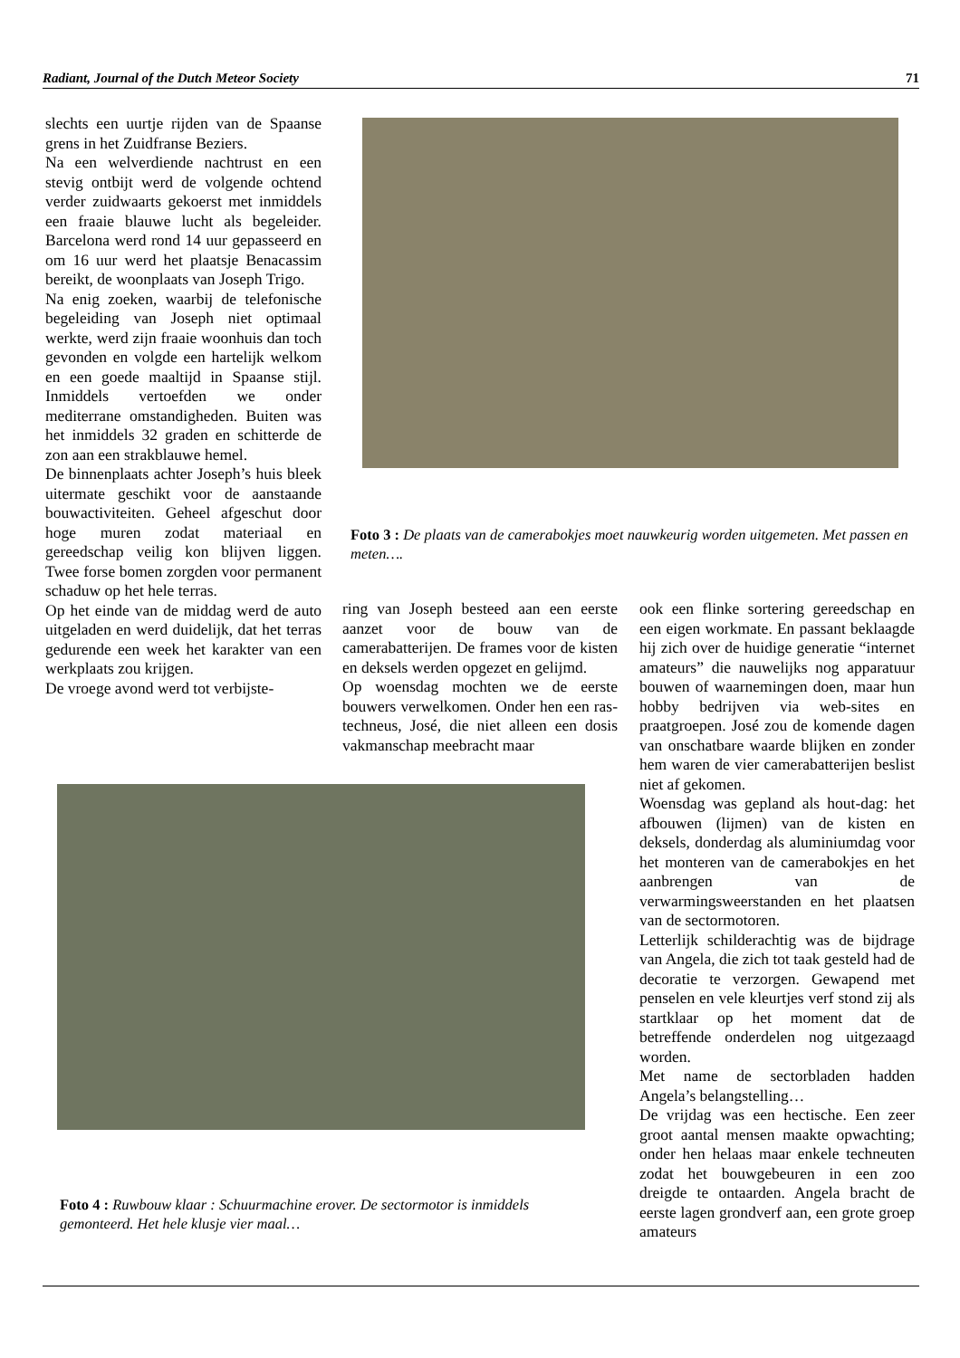Radiant, Journal of the Dutch Meteor Society 71
slechts een uurtje rijden van de Spaanse grens in het Zuidfranse Beziers.
Na een welverdiende nachtrust en een stevig ontbijt werd de volgende ochtend verder zuidwaarts gekoerst met inmiddels een fraaie blauwe lucht als begeleider. Barcelona werd rond 14 uur gepasseerd en om 16 uur werd het plaatsje Benacassim bereikt, de woonplaats van Joseph Trigo.
Na enig zoeken, waarbij de telefonische begeleiding van Joseph niet optimaal werkte, werd zijn fraaie woonhuis dan toch gevonden en volgde een hartelijk welkom en een goede maaltijd in Spaanse stijl. Inmiddels vertoefden we onder mediterrane omstandigheden. Buiten was het inmiddels 32 graden en schitterde de zon aan een strakblauwe hemel.
De binnenplaats achter Joseph’s huis bleek uitermate geschikt voor de aanstaande bouwactiviteiten. Geheel afgeschut door hoge muren zodat materiaal en gereedschap veilig kon blijven liggen. Twee forse bomen zorgden voor permanent schaduw op het hele terras.
Op het einde van de middag werd de auto uitgeladen en werd duidelijk, dat het terras gedurende een week het karakter van een werkplaats zou krijgen.
De vroege avond werd tot verbijste-
Foto 3 : De plaats van de camerabokjes moet nauwkeurig worden uitgemeten. Met passen en meten….
ring van Joseph besteed aan een eerste aanzet voor de bouw van de camerabatterijen. De frames voor de kisten en deksels werden opgezet en gelijmd.
Op woensdag mochten we de eerste bouwers verwelkomen. Onder hen een ras-techneus, José, die niet alleen een dosis vakmanschap meebracht maar
ook een flinke sortering gereedschap en een eigen workmate. En passant beklaagde hij zich over de huidige generatie “internet amateurs” die nauwelijks nog apparatuur bouwen of waarnemingen doen, maar hun hobby bedrijven via web-sites en praatgroepen. José zou de komende dagen van onschatbare waarde blijken en zonder hem waren de vier camerabatterijen beslist niet af gekomen.
Woensdag was gepland als hout-dag: het afbouwen (lijmen) van de kisten en deksels, donderdag als aluminiumdag voor het monteren van de camerabokjes en het aanbrengen van de verwarmingsweerstanden en het plaatsen van de sectormotoren.
Letterlijk schilderachtig was de bijdrage van Angela, die zich tot taak gesteld had de decoratie te verzorgen. Gewapend met penselen en vele kleurtjes verf stond zij als startklaar op het moment dat de betreffende onderdelen nog uitgezaagd worden.
Met name de sectorbladen hadden Angela’s belangstelling…
De vrijdag was een hectische. Een zeer groot aantal mensen maakte opwachting; onder hen helaas maar enkele techneuten zodat het bouwgebeuren in een zoo dreigde te ontaarden. Angela bracht de eerste lagen grondverf aan, een grote groep amateurs
Foto 4 : Ruwbouw klaar : Schuurmachine erover. De sectormotor is inmiddels gemonteerd. Het hele klusje vier maal…